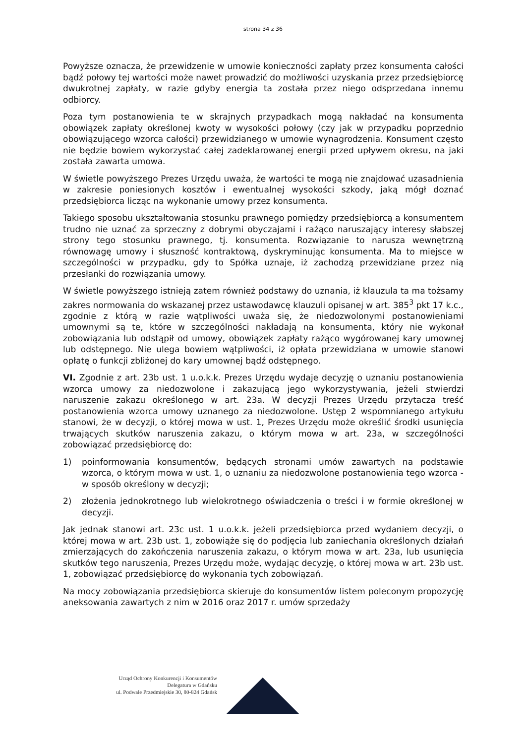strona 34 z 36
Powyższe oznacza, że przewidzenie w umowie konieczności zapłaty przez konsumenta całości bądź połowy tej wartości może nawet prowadzić do możliwości uzyskania przez przedsiębiorcę dwukrotnej zapłaty, w razie gdyby energia ta została przez niego odsprzedana innemu odbiorcy.
Poza tym postanowienia te w skrajnych przypadkach mogą nakładać na konsumenta obowiązek zapłaty określonej kwoty w wysokości połowy (czy jak w przypadku poprzednio obowiązującego wzorca całości) przewidzianego w umowie wynagrodzenia. Konsument często nie będzie bowiem wykorzystać całej zadeklarowanej energii przed upływem okresu, na jaki została zawarta umowa.
W świetle powyższego Prezes Urzędu uważa, że wartości te mogą nie znajdować uzasadnienia w zakresie poniesionych kosztów i ewentualnej wysokości szkody, jaką mógł doznać przedsiębiorca licząc na wykonanie umowy przez konsumenta.
Takiego sposobu ukształtowania stosunku prawnego pomiędzy przedsiębiorcą a konsumentem trudno nie uznać za sprzeczny z dobrymi obyczajami i rażąco naruszający interesy słabszej strony tego stosunku prawnego, tj. konsumenta. Rozwiązanie to narusza wewnętrzną równowagę umowy i słuszność kontraktową, dyskryminując konsumenta. Ma to miejsce w szczególności w przypadku, gdy to Spółka uznaje, iż zachodzą przewidziane przez nią przesłanki do rozwiązania umowy.
W świetle powyższego istnieją zatem również podstawy do uznania, iż klauzula ta ma tożsamy zakres normowania do wskazanej przez ustawodawcę klauzuli opisanej w art. 385<sup>3</sup> pkt 17 k.c., zgodnie z którą w razie wątpliwości uważa się, że niedozwolonymi postanowieniami umownymi są te, które w szczególności nakładają na konsumenta, który nie wykonał zobowiązania lub odstąpił od umowy, obowiązek zapłaty rażąco wygórowanej kary umownej lub odstępnego. Nie ulega bowiem wątpliwości, iż opłata przewidziana w umowie stanowi opłatę o funkcji zbliżonej do kary umownej bądź odstępnego.
VI. Zgodnie z art. 23b ust. 1 u.o.k.k. Prezes Urzędu wydaje decyzję o uznaniu postanowienia wzorca umowy za niedozwolone i zakazującą jego wykorzystywania, jeżeli stwierdzi naruszenie zakazu określonego w art. 23a. W decyzji Prezes Urzędu przytacza treść postanowienia wzorca umowy uznanego za niedozwolone. Ustęp 2 wspomnianego artykułu stanowi, że w decyzji, o której mowa w ust. 1, Prezes Urzędu może określić środki usunięcia trwających skutków naruszenia zakazu, o którym mowa w art. 23a, w szczególności zobowiązać przedsiębiorcę do:
1) poinformowania konsumentów, będących stronami umów zawartych na podstawie wzorca, o którym mowa w ust. 1, o uznaniu za niedozwolone postanowienia tego wzorca - w sposób określony w decyzji;
2) złożenia jednokrotnego lub wielokrotnego oświadczenia o treści i w formie określonej w decyzji.
Jak jednak stanowi art. 23c ust. 1 u.o.k.k. jeżeli przedsiębiorca przed wydaniem decyzji, o której mowa w art. 23b ust. 1, zobowiąże się do podjęcia lub zaniechania określonych działań zmierzających do zakończenia naruszenia zakazu, o którym mowa w art. 23a, lub usunięcia skutków tego naruszenia, Prezes Urzędu może, wydając decyzję, o której mowa w art. 23b ust. 1, zobowiązać przedsiębiorcę do wykonania tych zobowiązań.
Na mocy zobowiązania przedsiębiorca skieruje do konsumentów listem poleconym propozycję aneksowania zawartych z nim w 2016 oraz 2017 r. umów sprzedaży
Urząd Ochrony Konkurencji i Konsumentów
Delegatura w Gdańsku
ul. Podwale Przedmiejskie 30, 80-824 Gdańsk